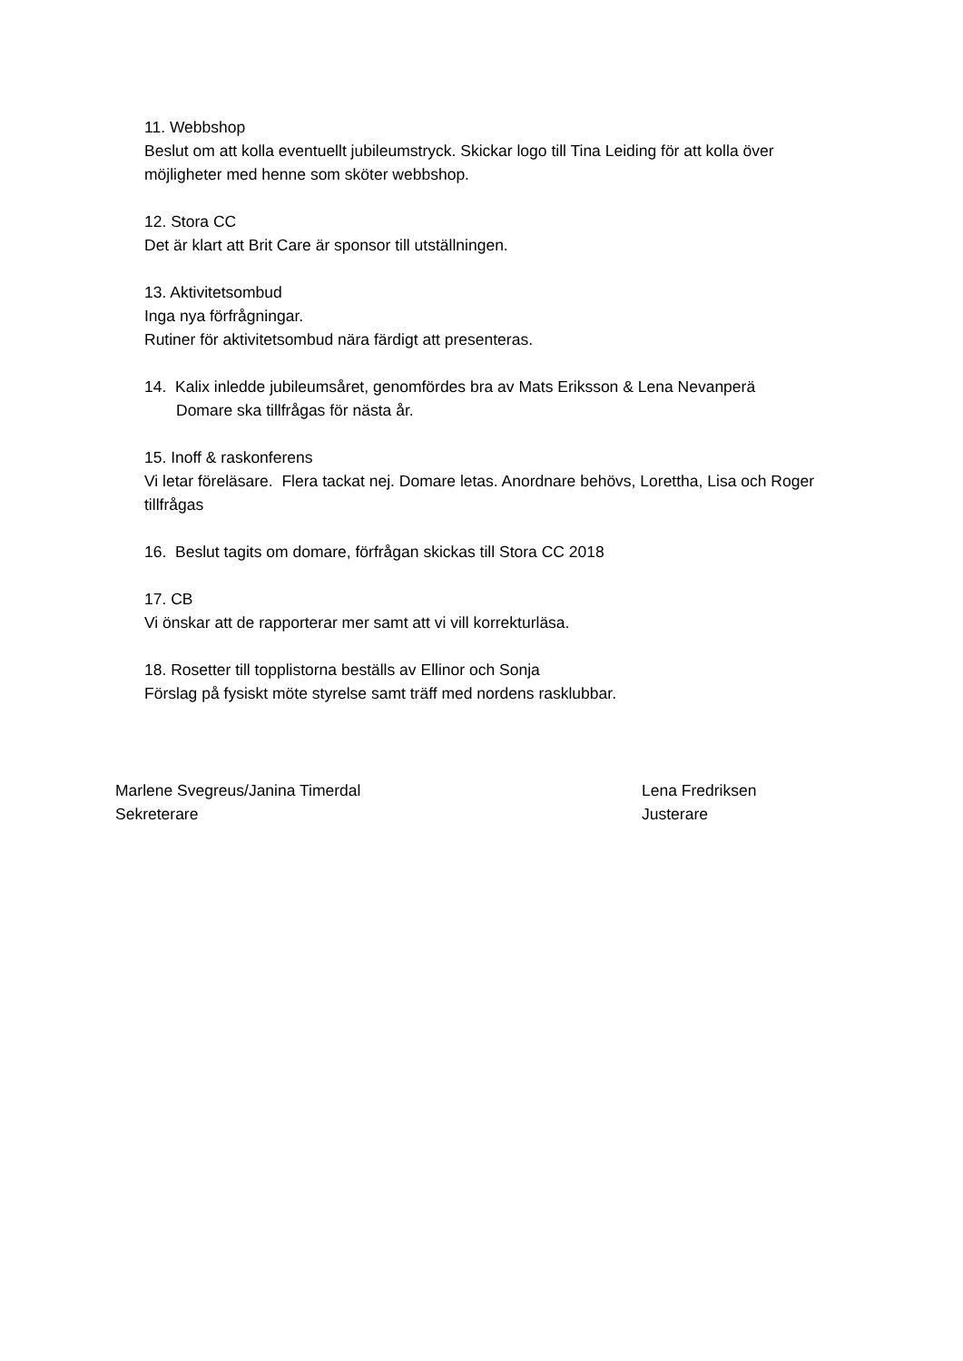11. Webbshop
Beslut om att kolla eventuellt jubileumstryck. Skickar logo till Tina Leiding för att kolla över möjligheter med henne som sköter webbshop.
12. Stora CC
Det är klart att Brit Care är sponsor till utställningen.
13. Aktivitetsombud
Inga nya förfrågningar.
Rutiner för aktivitetsombud nära färdigt att presenteras.
14. Kalix inledde jubileumsåret, genomfördes bra av Mats Eriksson & Lena Nevanperä
Domare ska tillfrågas för nästa år.
15. Inoff & raskonferens
Vi letar föreläsare. Flera tackat nej. Domare letas. Anordnare behövs, Lorettha, Lisa och Roger tillfrågas
16. Beslut tagits om domare, förfrågan skickas till Stora CC 2018
17. CB
Vi önskar att de rapporterar mer samt att vi vill korrekturläsa.
18. Rosetter till topplistorna beställs av Ellinor och Sonja
Förslag på fysiskt möte styrelse samt träff med nordens rasklubbar.
Marlene Svegreus/Janina Timerdal
Sekreterare
Lena Fredriksen
Justerare